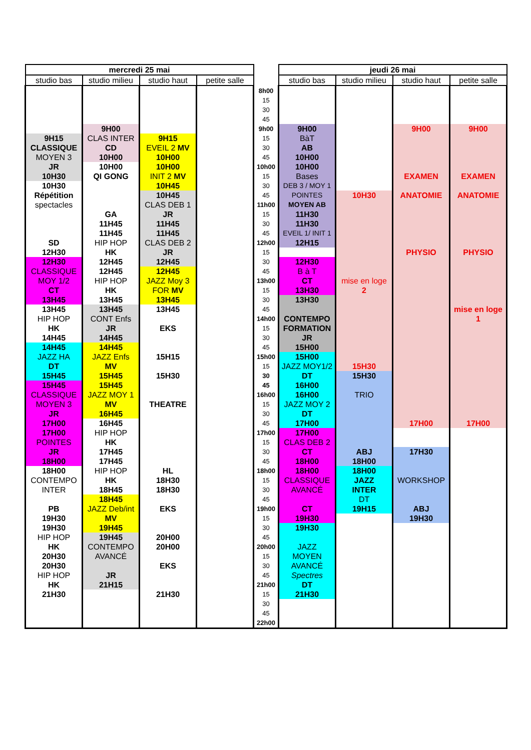| mercredi 25 mai | | | | | jeudi 26 mai | | | |
| studio bas | studio milieu | studio haut | petite salle | | studio bas | studio milieu | studio haut | petite salle |
| | | | | 8h00 | | | | |
| | | | | 15 | | | | |
| | | | | 30 | | | | |
| | | | | 45 | | | | |
| | 9H00 | | | 9h00 | 9H00 | | 9H00 | 9H00 |
| 9H15 | CLAS INTER | 9H15 | | 15 | BàT | | | |
| CLASSIQUE | CD | EVEIL 2 MV | | 30 | AB | | | |
| MOYEN 3 | 10H00 | 10H00 | | 45 | 10H00 | | | |
| JR | 10H00 | 10H00 | | 10h00 | 10H00 | | | |
| 10H30 | QI GONG | INIT 2 MV | | 15 | Bases | | EXAMEN | EXAMEN |
| 10H30 | | 10H45 | | 30 | DEB 3 / MOY 1 | | | |
| Répétition | | 10H45 | | 45 | POINTES | 10H30 | ANATOMIE | ANATOMIE |
| spectacles | | CLAS DEB 1 | | 11h00 | MOYEN AB | | | |
| | GA | JR | | 15 | 11H30 | | | |
| | 11H45 | 11H45 | | 30 | 11H30 | | | |
| | 11H45 | 11H45 | | 45 | EVEIL 1/ INIT 1 | | | |
| SD | HIP HOP | CLAS DEB 2 | | 12h00 | 12H15 | | | |
| 12H30 | HK | JR | | 15 | | | PHYSIO | PHYSIO |
| 12H30 | 12H45 | 12H45 | | 30 | 12H30 | | | |
| CLASSIQUE | 12H45 | 12H45 | | 45 | B à T | | | |
| MOY 1/2 | HIP HOP | JAZZ Moy 3 | | 13h00 | CT | mise en loge | | |
| CT | HK | FOR MV | | 15 | 13H30 | 2 | | |
| 13H45 | 13H45 | 13H45 | | 30 | 13H30 | | | |
| 13H45 | 13H45 | 13H45 | | 45 | | | | mise en loge |
| HIP HOP | CONT Enfs | | | 14h00 | CONTEMPO | | | 1 |
| HK | JR | EKS | | 15 | FORMATION | | | |
| 14H45 | 14H45 | | | 30 | JR | | | |
| 14H45 | 14H45 | | | 45 | 15H00 | | | |
| JAZZ HA | JAZZ Enfs | 15H15 | | 15h00 | 15H00 | | | |
| DT | MV | | | 15 | JAZZ MOY1/2 | 15H30 | | |
| 15H45 | 15H45 | 15H30 | | 30 | DT | 15H30 | | |
| 15H45 | 15H45 | | | 45 | 16H00 | | | |
| CLASSIQUE | JAZZ MOY 1 | | | 16h00 | 16H00 | TRIO | | |
| MOYEN 3 | MV | THEATRE | | 15 | JAZZ MOY 2 | | | |
| JR | 16H45 | | | 30 | DT | | | |
| 17H00 | 16H45 | | | 45 | 17H00 | | 17H00 | 17H00 |
| 17H00 | HIP HOP | | | 17h00 | 17H00 | | | |
| POINTES | HK | | | 15 | CLAS DEB 2 | | | |
| JR | 17H45 | | | 30 | CT | ABJ | 17H30 | |
| 18H00 | 17H45 | | | 45 | 18H00 | 18H00 | | |
| 18H00 | HIP HOP | HL | | 18h00 | 18H00 | 18H00 | | |
| CONTEMPO | HK | 18H30 | | 15 | CLASSIQUE | JAZZ | WORKSHOP | |
| INTER | 18H45 | 18H30 | | 30 | AVANCÉ | INTER | | |
| | 18H45 | | | 45 | | DT | | |
| PB | JAZZ Deb/int | EKS | | 19h00 | CT | 19H15 | ABJ | |
| 19H30 | MV | | | 15 | 19H30 | | 19H30 | |
| 19H30 | 19H45 | | | 30 | 19H30 | | | |
| HIP HOP | 19H45 | 20H00 | | 45 | | | | |
| HK | CONTEMPO | 20H00 | | 20h00 | JAZZ | | | |
| 20H30 | AVANCÉ | | | 15 | MOYEN | | | |
| 20H30 | | EKS | | 30 | AVANCÉ | | | |
| HIP HOP | JR | | | 45 | Spectres | | | |
| HK | 21H15 | | | 21h00 | DT | | | |
| 21H30 | | 21H30 | | 15 | 21H30 | | | |
| | | | | 30 | | | | |
| | | | | 45 | | | | |
| | | | | 22h00 | | | | |